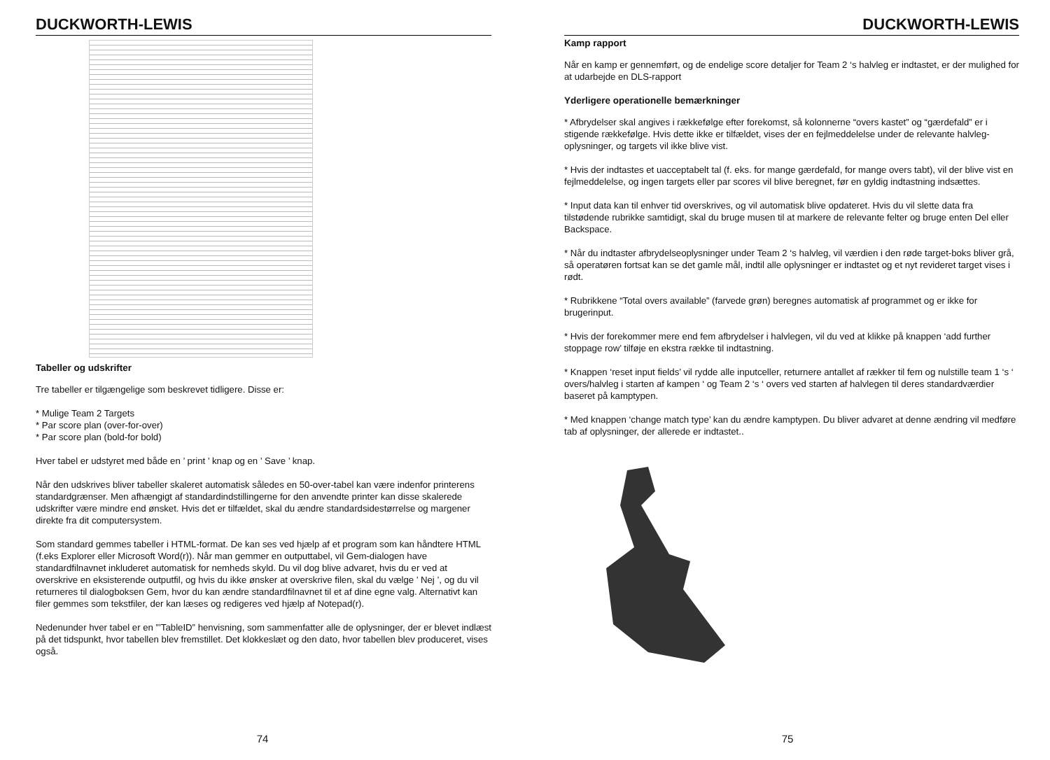DUCKWORTH-LEWIS
Tabeller og udskrifter
Tre tabeller er tilgængelige som beskrevet tidligere. Disse er:
* Mulige Team 2 Targets
* Par score plan (over-for-over)
* Par score plan (bold-for bold)
Hver tabel er udstyret med både en ’ print ’ knap og en ’ Save ’ knap.
Når den udskrives bliver tabeller skaleret automatisk således en 50-over-tabel kan være indenfor printerens standardgrænser. Men afhængigt af standardindstillingerne for den anvendte printer kan disse skalerede udskrifter være mindre end ønsket. Hvis det er tilfældet, skal du ændre standardsidestørrelse og margener direkte fra dit computersystem.
Som standard gemmes tabeller i HTML-format. De kan ses ved hjælp af et program som kan håndtere HTML (f.eks Explorer eller Microsoft Word(r)). Når man gemmer en outputtabel, vil Gem-dialogen have standardfilnavnet inkluderet automatisk for nemheds skyld. Du vil dog blive advaret, hvis du er ved at overskrive en eksisterende outputfil, og hvis du ikke ønsker at overskrive filen, skal du vælge ’ Nej ’, og du vil returneres til dialogboksen Gem, hvor du kan ændre standardfilnavnet til et af dine egne valg. Alternativt kan filer gemmes som tekstfiler, der kan læses og redigeres ved hjælp af Notepad(r).
Nedenunder hver tabel er en ”’TableID” henvisning, som sammenfatter alle de oplysninger, der er blevet indlæst på det tidspunkt, hvor tabellen blev fremstillet. Det klokkeslæt og den dato, hvor tabellen blev produceret, vises også.
74
DUCKWORTH-LEWIS
Kamp rapport
Når en kamp er gennemført, og de endelige score detaljer for Team 2 ‘s halvleg er indtastet, er der mulighed for at udarbejde en DLS-rapport
Yderligere operationelle bemærkninger
* Afbrydelser skal angives i rækkefølge efter forekomst, så kolonnerne “overs kastet” og “gærdefald” er i stigende rækkefølge. Hvis dette ikke er tilfældet, vises der en fejlmeddelelse under de relevante halvleg-oplysninger, og targets vil ikke blive vist.
* Hvis der indtastes et uacceptabelt tal (f. eks. for mange gærdefald, for mange overs tabt), vil der blive vist en fejlmeddelelse, og ingen targets eller par scores vil blive beregnet, før en gyldig indtastning indsættes.
* Input data kan til enhver tid overskrives, og vil automatisk blive opdateret. Hvis du vil slette data fra tilstødende rubrikke samtidigt, skal du bruge musen til at markere de relevante felter og bruge enten Del eller Backspace.
* Når du indtaster afbrydelseoplysninger under Team 2 ‘s halvleg, vil værdien i den røde target-boks bliver grå, så operatøren fortsat kan se det gamle mål, indtil alle oplysninger er indtastet og et nyt revideret target vises i rødt.
* Rubrikkene “Total overs available” (farvede grøn) beregnes automatisk af programmet og er ikke for brugerinput.
* Hvis der forekommer mere end fem afbrydelser i halvlegen, vil du ved at klikke på knappen ‘add further stoppage row’ tilføje en ekstra række til indtastning.
* Knappen ‘reset input fields’ vil rydde alle inputceller, returnere antallet af rækker til fem og nulstille team 1 ‘s ‘ overs/halvleg i starten af kampen ‘ og Team 2 ‘s ‘ overs ved starten af halvlegen til deres standardværdier baseret på kamptypen.
* Med knappen ‘change match type’ kan du ændre kamptypen. Du bliver advaret at denne ændring vil medføre tab af oplysninger, der allerede er indtastet..
75